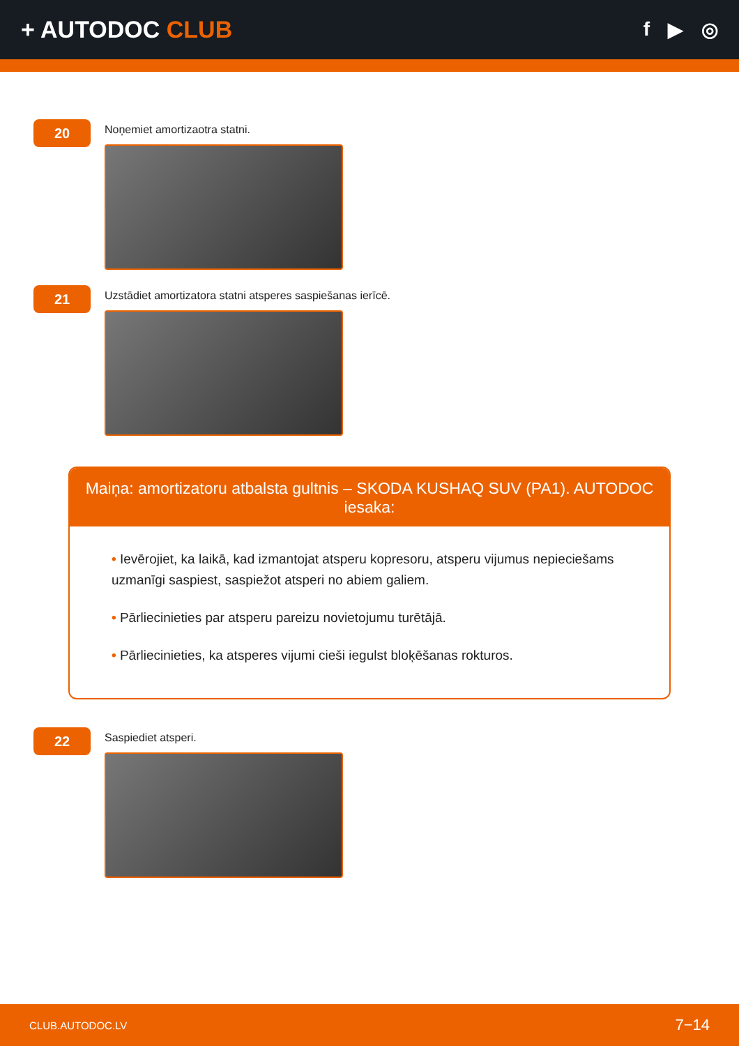+ AUTODOC CLUB
f ▶ ◎
20
Noņemiet amortizaotra statni.
21
Uzstādiet amortizatora statni atsperes saspiešanas ierīcē.
Maiņa: amortizatoru atbalsta gultnis – SKODA KUSHAQ SUV (PA1). AUTODOC iesaka:
• Ievērojiet, ka laikā, kad izmantojat atsperu kopresoru, atsperu vijumus nepieciešams uzmanīgi saspiest, saspiežot atsperi no abiem galiem.
• Pārliecinieties par atsperu pareizu novietojumu turētājā.
• Pārliecinieties, ka atsperes vijumi cieši iegulst bloķēšanas rokturos.
22
Saspiediet atsperi.
CLUB.AUTODOC.LV 7−14